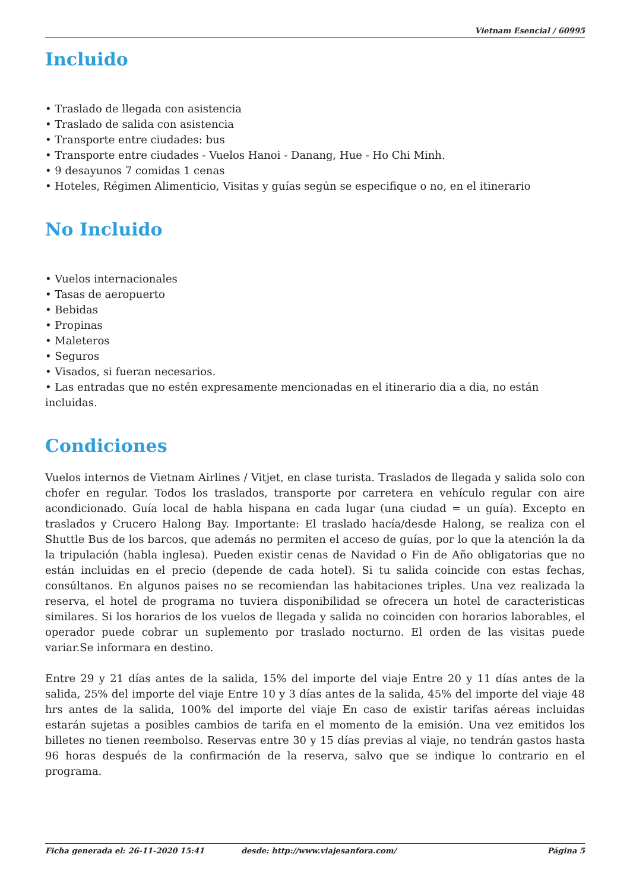Vietnam Esencial / 60995
Incluido
• Traslado de llegada con asistencia
• Traslado de salida con asistencia
• Transporte entre ciudades: bus
• Transporte entre ciudades - Vuelos Hanoi - Danang, Hue - Ho Chi Minh.
• 9 desayunos 7 comidas 1 cenas
• Hoteles, Régimen Alimenticio, Visitas y guías según se especifique o no, en el itinerario
No Incluido
• Vuelos internacionales
• Tasas de aeropuerto
• Bebidas
• Propinas
• Maleteros
• Seguros
• Visados, si fueran necesarios.
• Las entradas que no estén expresamente mencionadas en el itinerario dia a dia, no están incluidas.
Condiciones
Vuelos internos de Vietnam Airlines / Vitjet, en clase turista. Traslados de llegada y salida solo con chofer en regular. Todos los traslados, transporte por carretera en vehículo regular con aire acondicionado. Guía local de habla hispana en cada lugar (una ciudad = un guía). Excepto en traslados y Crucero Halong Bay. Importante: El traslado hacía/desde Halong, se realiza con el Shuttle Bus de los barcos, que además no permiten el acceso de guías, por lo que la atención la da la tripulación (habla inglesa). Pueden existir cenas de Navidad o Fin de Año obligatorias que no están incluidas en el precio (depende de cada hotel). Si tu salida coincide con estas fechas, consúltanos. En algunos paises no se recomiendan las habitaciones triples. Una vez realizada la reserva, el hotel de programa no tuviera disponibilidad se ofrecera un hotel de caracteristicas similares. Si los horarios de los vuelos de llegada y salida no coinciden con horarios laborables, el operador puede cobrar un suplemento por traslado nocturno. El orden de las visitas puede variar.Se informara en destino.
Entre 29 y 21 días antes de la salida, 15% del importe del viaje Entre 20 y 11 días antes de la salida, 25% del importe del viaje Entre 10 y 3 días antes de la salida, 45% del importe del viaje 48 hrs antes de la salida, 100% del importe del viaje En caso de existir tarifas aéreas incluidas estarán sujetas a posibles cambios de tarifa en el momento de la emisión. Una vez emitidos los billetes no tienen reembolso. Reservas entre 30 y 15 días previas al viaje, no tendrán gastos hasta 96 horas después de la confirmación de la reserva, salvo que se indique lo contrario en el programa.
Ficha generada el: 26-11-2020 15:41 desde: http://www.viajesanfora.com/ Página 5